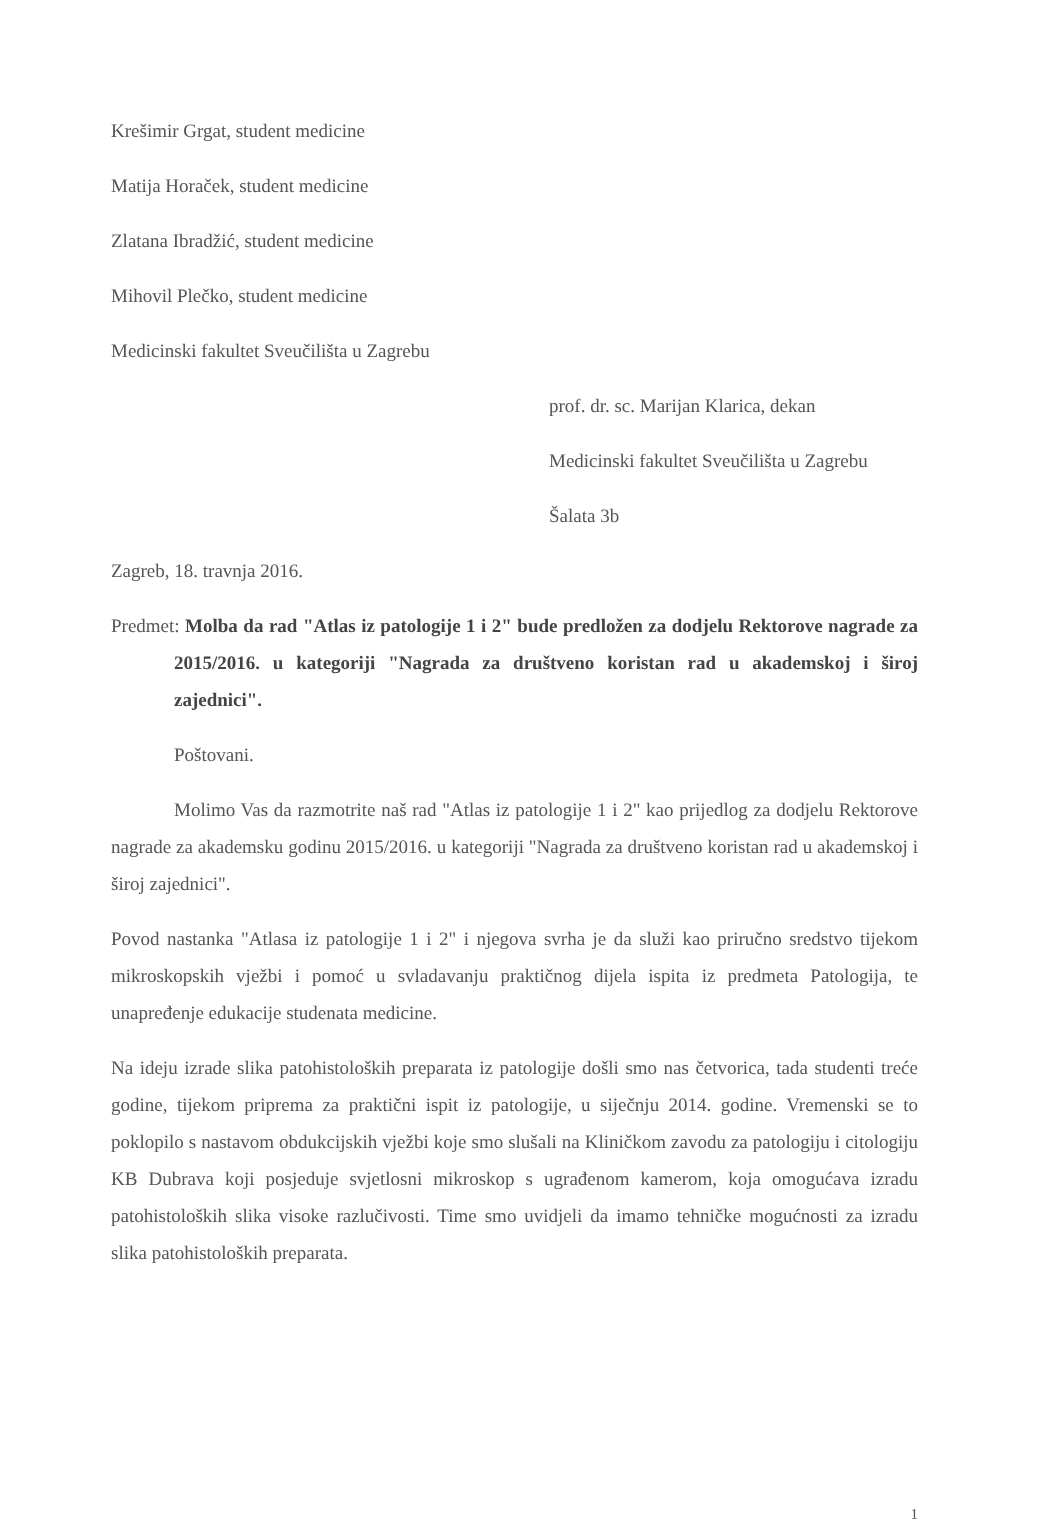Krešimir Grgat, student medicine
Matija Horaček, student medicine
Zlatana Ibradžić, student medicine
Mihovil Plečko, student medicine
Medicinski fakultet Sveučilišta u Zagrebu
prof. dr. sc. Marijan Klarica, dekan
Medicinski fakultet Sveučilišta u Zagrebu
Šalata 3b
Zagreb, 18. travnja 2016.
Predmet: Molba da rad "Atlas iz patologije 1 i 2" bude predložen za dodjelu Rektorove nagrade za 2015/2016. u kategoriji "Nagrada za društveno koristan rad u akademskoj i široj zajednici".
Poštovani.
Molimo Vas da razmotrite naš rad "Atlas iz patologije 1 i 2" kao prijedlog za dodjelu Rektorove nagrade za akademsku godinu 2015/2016. u kategoriji "Nagrada za društveno koristan rad u akademskoj i široj zajednici".
Povod nastanka "Atlasa iz patologije 1 i 2" i njegova svrha je da služi kao priručno sredstvo tijekom mikroskopskih vježbi i pomoć u svladavanju praktičnog dijela ispita iz predmeta Patologija, te unapređenje edukacije studenata medicine.
Na ideju izrade slika patohistoloških preparata iz patologije došli smo nas četvorica, tada studenti treće godine, tijekom priprema za praktični ispit iz patologije, u siječnju 2014. godine. Vremenski se to poklopilo s nastavom obdukcijskih vježbi koje smo slušali na Kliničkom zavodu za patologiju i citologiju KB Dubrava koji posjeduje svjetlosni mikroskop s ugrađenom kamerom, koja omogućava izradu patohistoloških slika visoke razlučivosti. Time smo uvidjeli da imamo tehničke mogućnosti za izradu slika patohistoloških preparata.
1